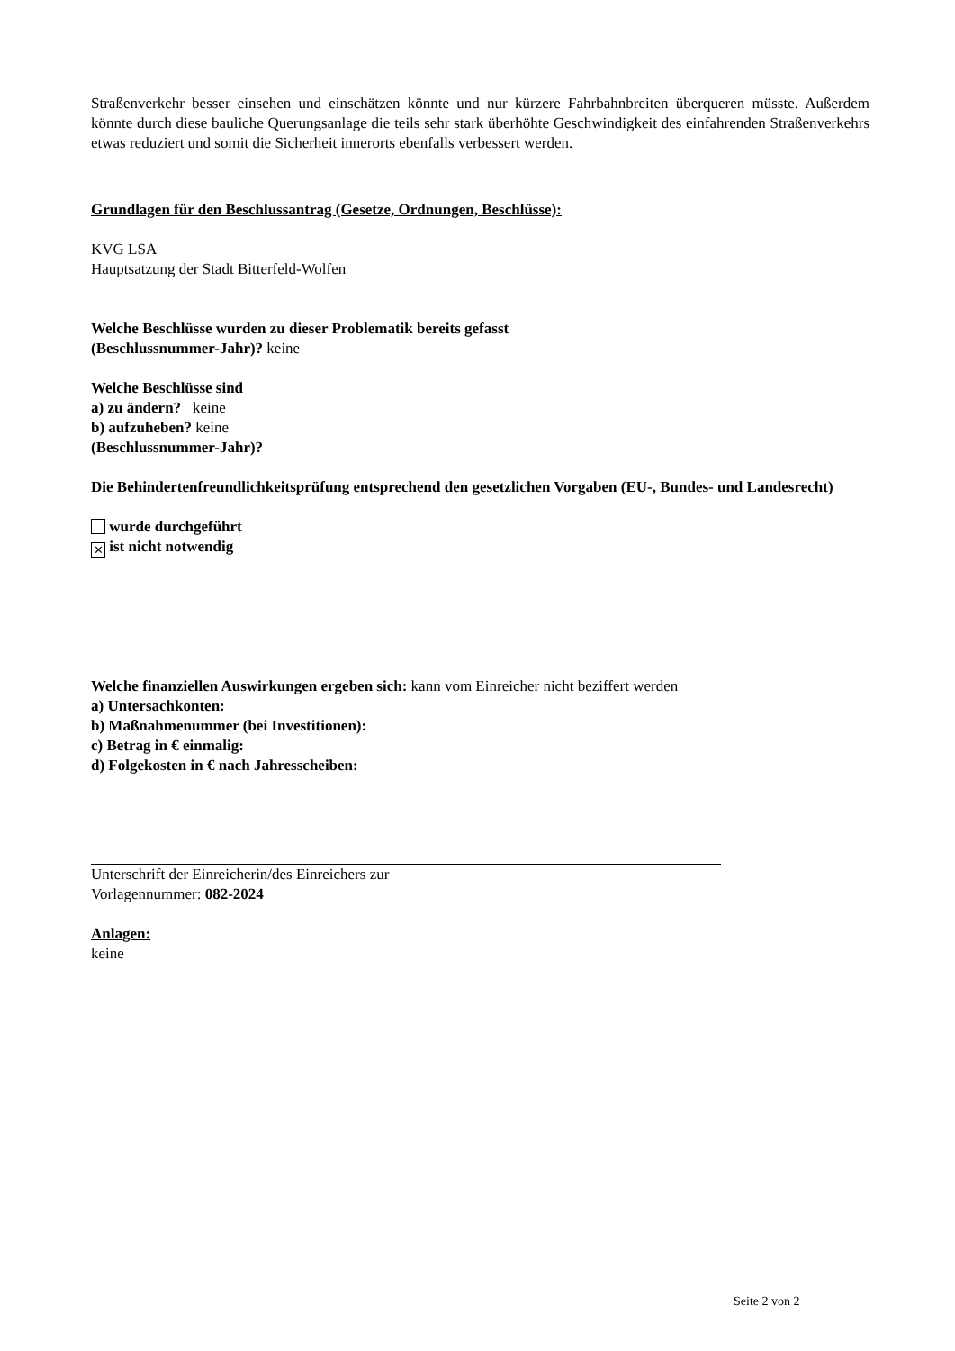Straßenverkehr besser einsehen und einschätzen könnte und nur kürzere Fahrbahnbreiten überqueren müsste. Außerdem könnte durch diese bauliche Querungsanlage die teils sehr stark überhöhte Geschwindigkeit des einfahrenden Straßenverkehrs etwas reduziert und somit die Sicherheit innerorts ebenfalls verbessert werden.
Grundlagen für den Beschlussantrag (Gesetze, Ordnungen, Beschlüsse):
KVG LSA
Hauptsatzung der Stadt Bitterfeld-Wolfen
Welche Beschlüsse wurden zu dieser Problematik bereits gefasst
(Beschlussnummer-Jahr)? keine
Welche Beschlüsse sind
a) zu ändern? keine
b) aufzuheben? keine
(Beschlussnummer-Jahr)?
Die Behindertenfreundlichkeitsprüfung entsprechend den gesetzlichen Vorgaben (EU-, Bundes- und Landesrecht)
wurde durchgeführt
✕ ist nicht notwendig
Welche finanziellen Auswirkungen ergeben sich: kann vom Einreicher nicht beziffert werden
a) Untersachkonten:
b) Maßnahmenummer (bei Investitionen):
c) Betrag in € einmalig:
d) Folgekosten in € nach Jahresscheiben:
Unterschrift der Einreicherin/des Einreichers zur
Vorlagennummer: 082-2024
Anlagen:
keine
Seite 2 von 2